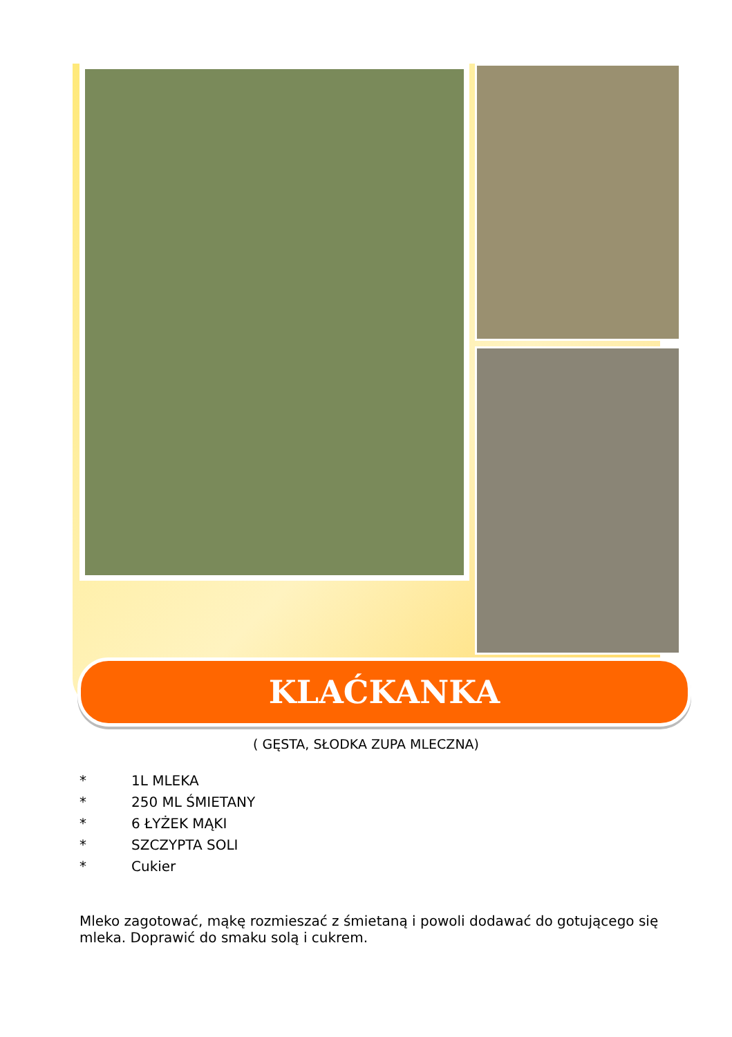KLAĆKANKA
( GĘSTA, SŁODKA ZUPA MLECZNA)
* 1L MLEKA
* 250 ML ŚMIETANY
* 6 ŁYŻEK MĄKI
* SZCZYPTA SOLI
* Cukier
Mleko zagotować, mąkę rozmieszać z śmietaną i powoli dodawać do gotującego się mleka. Doprawić do smaku solą i cukrem.